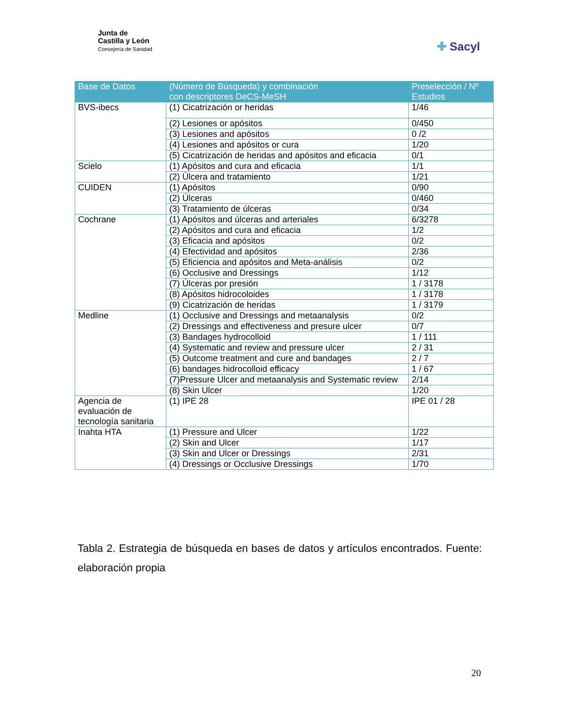Junta de
Castilla y León
Consejería de Sanidad
✚ Sacyl
| Base de Datos | (Número de Búsqueda) y combinación con descriptores DeCS-MeSH | Preselección / Nº Estudios |
| --- | --- | --- |
| BVS-ibecs | (1) Cicatrización or heridas | 1/46 |
| | (2) Lesiones or apósitos | 0/450 |
| | (3) Lesiones and apósitos | 0 /2 |
| | (4) Lesiones and apósitos or cura | 1/20 |
| | (5) Cicatrización de heridas and apósitos and eficacia | 0/1 |
| Scielo | (1) Apósitos and cura and eficacia | 1/1 |
| | (2) Úlcera and tratamiento | 1/21 |
| CUIDEN | (1) Apósitos | 0/90 |
| | (2) Úlceras | 0/460 |
| | (3) Tratamiento de úlceras | 0/34 |
| Cochrane | (1) Apósitos and úlceras and arteriales | 6/3278 |
| | (2) Apósitos and cura and eficacia | 1/2 |
| | (3) Eficacia and apósitos | 0/2 |
| | (4) Efectividad and apósitos | 2/36 |
| | (5) Eficiencia and apósitos and Meta-análisis | 0/2 |
| | (6) Occlusive and Dressings | 1/12 |
| | (7) Úlceras por presión | 1 / 3178 |
| | (8) Apósitos hidrocoloides | 1 / 3178 |
| | (9) Cicatrización de heridas | 1 / 3179 |
| Medline | (1) Occlusive and Dressings and metaanalysis | 0/2 |
| | (2) Dressings and effectiveness and presure ulcer | 0/7 |
| | (3) Bandages hydrocolloid | 1 / 111 |
| | (4) Systematic and review and pressure ulcer | 2 / 31 |
| | (5) Outcome treatment and cure and bandages | 2 / 7 |
| | (6) bandages hidrocolloid efficacy | 1 / 67 |
| | (7)Pressure Ulcer and metaanalysis and Systematic review | 2/14 |
| | (8) Skin Ulcer | 1/20 |
| Agencia de evaluación de tecnología sanitaria | (1) IPE 28 | IPE 01 / 28 |
| Inahta HTA | (1) Pressure and Ulcer | 1/22 |
| | (2) Skin and Ulcer | 1/17 |
| | (3) Skin and Ulcer or Dressings | 2/31 |
| | (4) Dressings or Occlusive Dressings | 1/70 |
Tabla 2. Estrategia de búsqueda en bases de datos y artículos encontrados. Fuente: elaboración propia
20